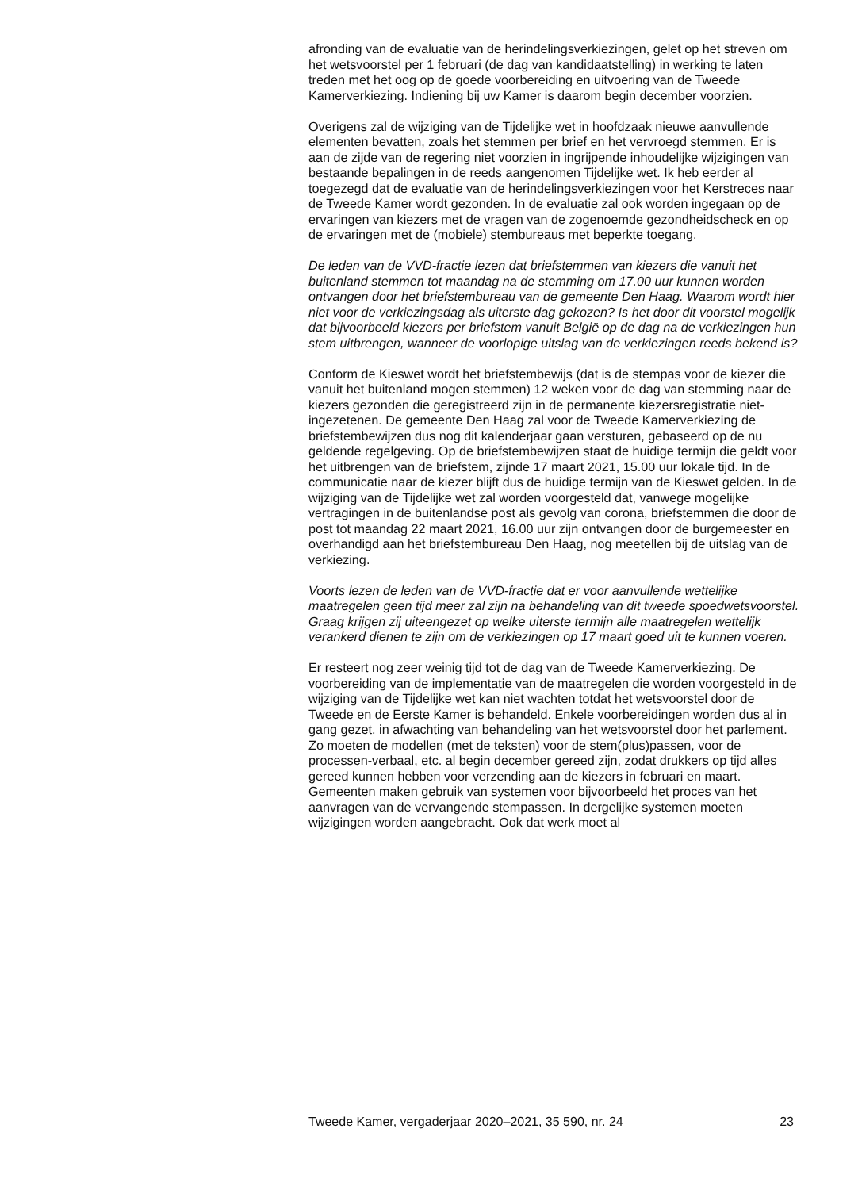afronding van de evaluatie van de herindelingsverkiezingen, gelet op het streven om het wetsvoorstel per 1 februari (de dag van kandidaatstelling) in werking te laten treden met het oog op de goede voorbereiding en uitvoering van de Tweede Kamerverkiezing. Indiening bij uw Kamer is daarom begin december voorzien.
Overigens zal de wijziging van de Tijdelijke wet in hoofdzaak nieuwe aanvullende elementen bevatten, zoals het stemmen per brief en het vervroegd stemmen. Er is aan de zijde van de regering niet voorzien in ingrijpende inhoudelijke wijzigingen van bestaande bepalingen in de reeds aangenomen Tijdelijke wet. Ik heb eerder al toegezegd dat de evaluatie van de herindelingsverkiezingen voor het Kerstreces naar de Tweede Kamer wordt gezonden. In de evaluatie zal ook worden ingegaan op de ervaringen van kiezers met de vragen van de zogenoemde gezondheidscheck en op de ervaringen met de (mobiele) stembureaus met beperkte toegang.
De leden van de VVD-fractie lezen dat briefstemmen van kiezers die vanuit het buitenland stemmen tot maandag na de stemming om 17.00 uur kunnen worden ontvangen door het briefstembureau van de gemeente Den Haag. Waarom wordt hier niet voor de verkiezingsdag als uiterste dag gekozen? Is het door dit voorstel mogelijk dat bijvoorbeeld kiezers per briefstem vanuit België op de dag na de verkiezingen hun stem uitbrengen, wanneer de voorlopige uitslag van de verkiezingen reeds bekend is?
Conform de Kieswet wordt het briefstembewijs (dat is de stempas voor de kiezer die vanuit het buitenland mogen stemmen) 12 weken voor de dag van stemming naar de kiezers gezonden die geregistreerd zijn in de permanente kiezersregistratie niet-ingezetenen. De gemeente Den Haag zal voor de Tweede Kamerverkiezing de briefstembewijzen dus nog dit kalenderjaar gaan versturen, gebaseerd op de nu geldende regelgeving. Op de briefstembewijzen staat de huidige termijn die geldt voor het uitbrengen van de briefstem, zijnde 17 maart 2021, 15.00 uur lokale tijd. In de communicatie naar de kiezer blijft dus de huidige termijn van de Kieswet gelden. In de wijziging van de Tijdelijke wet zal worden voorgesteld dat, vanwege mogelijke vertragingen in de buitenlandse post als gevolg van corona, briefstemmen die door de post tot maandag 22 maart 2021, 16.00 uur zijn ontvangen door de burgemeester en overhandigd aan het briefstembureau Den Haag, nog meetellen bij de uitslag van de verkiezing.
Voorts lezen de leden van de VVD-fractie dat er voor aanvullende wettelijke maatregelen geen tijd meer zal zijn na behandeling van dit tweede spoedwetsvoorstel. Graag krijgen zij uiteengezet op welke uiterste termijn alle maatregelen wettelijk verankerd dienen te zijn om de verkiezingen op 17 maart goed uit te kunnen voeren.
Er resteert nog zeer weinig tijd tot de dag van de Tweede Kamerverkiezing. De voorbereiding van de implementatie van de maatregelen die worden voorgesteld in de wijziging van de Tijdelijke wet kan niet wachten totdat het wetsvoorstel door de Tweede en de Eerste Kamer is behandeld. Enkele voorbereidingen worden dus al in gang gezet, in afwachting van behandeling van het wetsvoorstel door het parlement. Zo moeten de modellen (met de teksten) voor de stem(plus)passen, voor de processen-verbaal, etc. al begin december gereed zijn, zodat drukkers op tijd alles gereed kunnen hebben voor verzending aan de kiezers in februari en maart. Gemeenten maken gebruik van systemen voor bijvoorbeeld het proces van het aanvragen van de vervangende stempassen. In dergelijke systemen moeten wijzigingen worden aangebracht. Ook dat werk moet al
Tweede Kamer, vergaderjaar 2020–2021, 35 590, nr. 24 23